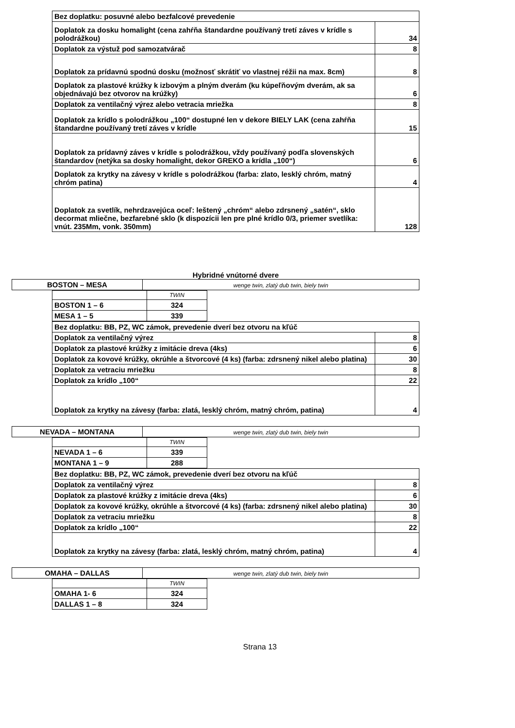| Bez doplatku: posuvné alebo bezfalcové prevedenie | |
| Doplatok za dosku homalight (cena zahŕňa štandardne používaný tretí záves v krídle s polodrážkou) | 34 |
| Doplatok za výstuž pod samozatvárač | 8 |
| Doplatok za prídavnú spodnú dosku (možnosť skrátiť vo vlastnej réžii na max. 8cm) | 8 |
| Doplatok za plastové krúžky k izbovým a plným dverám (ku kúpeľňovým dverám, ak sa objednávajú bez otvorov na krúžky) | 6 |
| Doplatok za ventilačný výrez alebo vetracia mriežka | 8 |
| Doplatok za krídlo s polodrážkou „100“ dostupné len v dekore BIELY LAK (cena zahŕňa štandardne používaný tretí záves v krídle | 15 |
| Doplatok za prídavný záves v krídle s polodrážkou, vždy používaný podľa slovenských štandardov (netýka sa dosky homalight, dekor GREKO a krídla „100“) | 6 |
| Doplatok za krytky na závesy v krídle s polodrážkou (farba: zlato, lesklý chróm, matný chróm patina) | 4 |
| Doplatok za svetlík, nehrdzavejúca oceľ: leštený „chróm“ alebo zdrsnený „satén“, sklo decormat mliečne, bezfarebné sklo (k dispozícii len pre plné krídlo 0/3, priemer svetlíka: vnút. 235Mm, vonk. 350mm) | 128 |
Hybridné vnútorné dvere
| BOSTON – MESA | wenge twin, zlatý dub twin, biely twin |
| | TWIN |
| BOSTON 1 – 6 | 324 |
| MESA 1 – 5 | 339 |
| Bez doplatku: BB, PZ, WC zámok, prevedenie dverí bez otvoru na kľúč | |
| Doplatok za ventilačný výrez | 8 |
| Doplatok za plastové krúžky z imitácie dreva (4ks) | 6 |
| Doplatok za kovové krúžky, okrúhle a štvorcové (4 ks) (farba: zdrsnený nikel alebo platina) | 30 |
| Doplatok za vetraciu mriežku | 8 |
| Doplatok za krídlo „100“ | 22 |
| Doplatok za krytky na závesy (farba: zlatá, lesklý chróm, matný chróm, patina) | 4 |
| NEVADA – MONTANA | wenge twin, zlatý dub twin, biely twin |
| | TWIN |
| NEVADA 1 – 6 | 339 |
| MONTANA 1 – 9 | 288 |
| Bez doplatku: BB, PZ, WC zámok, prevedenie dverí bez otvoru na kľúč | |
| Doplatok za ventilačný výrez | 8 |
| Doplatok za plastové krúžky z imitácie dreva (4ks) | 6 |
| Doplatok za kovové krúžky, okrúhle a štvorcové (4 ks) (farba: zdrsnený nikel alebo platina) | 30 |
| Doplatok za vetraciu mriežku | 8 |
| Doplatok za krídlo „100“ | 22 |
| Doplatok za krytky na závesy (farba: zlatá, lesklý chróm, matný chróm, patina) | 4 |
| OMAHA – DALLAS | wenge twin, zlatý dub twin, biely twin |
| | TWIN |
| OMAHA 1- 6 | 324 |
| DALLAS 1 – 8 | 324 |
Strana 13